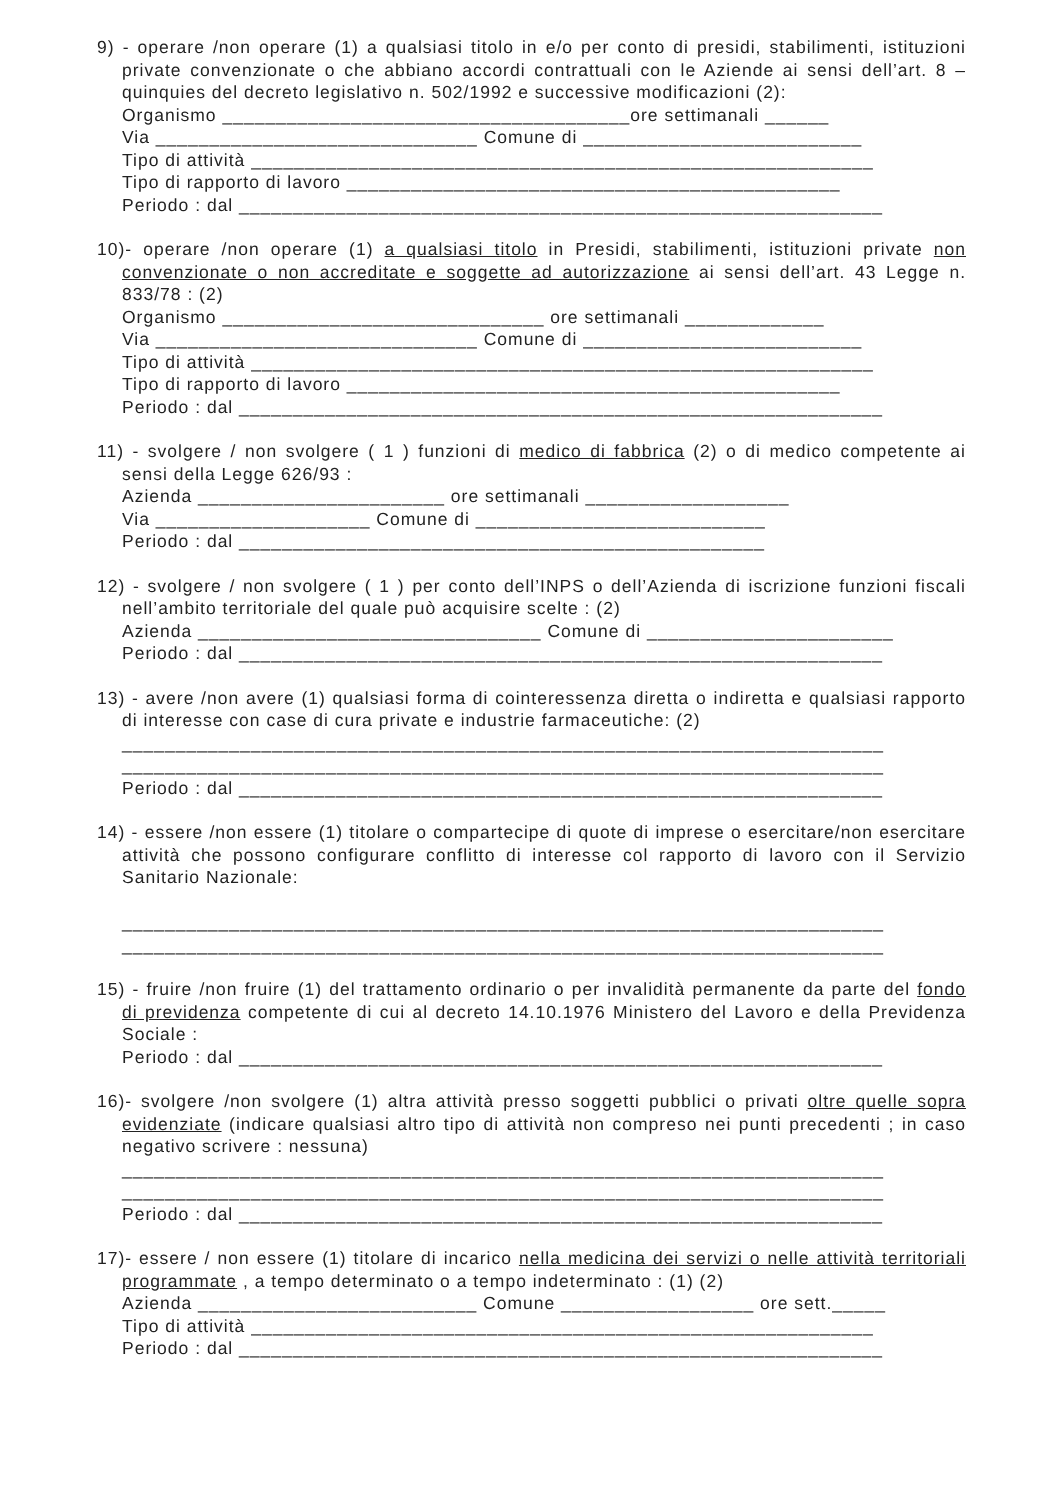9) - operare /non operare (1) a qualsiasi titolo in e/o per conto di presidi, stabilimenti, istituzioni private convenzionate o che abbiano accordi contrattuali con le Aziende ai sensi dell’art. 8 – quinquies del decreto legislativo n. 502/1992 e successive modificazioni (2):
Organismo ______________________________________ore settimanali ______
Via ______________________________ Comune di __________________________
Tipo di attività __________________________________________________________
Tipo di rapporto di lavoro ______________________________________________
Periodo : dal ____________________________________________________________
10)- operare /non operare (1) a qualsiasi titolo in Presidi, stabilimenti, istituzioni private non convenzionate o non accreditate e soggette ad autorizzazione ai sensi dell’art. 43 Legge n. 833/78 : (2)
Organismo ______________________________ ore settimanali _____________
Via ______________________________ Comune di __________________________
Tipo di attività __________________________________________________________
Tipo di rapporto di lavoro ______________________________________________
Periodo : dal ____________________________________________________________
11) - svolgere / non svolgere ( 1 ) funzioni di medico di fabbrica (2) o di medico competente ai sensi della Legge 626/93 :
Azienda _______________________ ore settimanali ___________________
Via ____________________ Comune di ___________________________
Periodo : dal _________________________________________________
12) - svolgere / non svolgere ( 1 ) per conto dell’INPS o dell’Azienda di iscrizione funzioni fiscali nell’ambito territoriale del quale può acquisire scelte : (2)
Azienda ________________________________ Comune di _______________________
Periodo : dal ____________________________________________________________
13) - avere /non avere (1) qualsiasi forma di cointeressenza diretta o indiretta e qualsiasi rapporto di interesse con case di cura private e industrie farmaceutiche: (2)
_______________________________________________________________________
_______________________________________________________________________
Periodo : dal ____________________________________________________________
14) - essere /non essere (1) titolare o compartecipe di quote di imprese o esercitare/non esercitare attività che possono configurare conflitto di interesse col rapporto di lavoro con il Servizio Sanitario Nazionale:
_______________________________________________________________________
_______________________________________________________________________
15) - fruire /non fruire (1) del trattamento ordinario o per invalidità permanente da parte del fondo di previdenza competente di cui al decreto 14.10.1976 Ministero del Lavoro e della Previdenza Sociale :
Periodo : dal ____________________________________________________________
16)- svolgere /non svolgere (1) altra attività presso soggetti pubblici o privati oltre quelle sopra evidenziate (indicare qualsiasi altro tipo di attività non compreso nei punti precedenti ; in caso negativo scrivere : nessuna)
_______________________________________________________________________
_______________________________________________________________________
Periodo : dal ____________________________________________________________
17)- essere / non essere (1) titolare di incarico nella medicina dei servizi o nelle attività territoriali programmate , a tempo determinato o a tempo indeterminato : (1) (2)
Azienda __________________________ Comune __________________ ore sett._____
Tipo di attività __________________________________________________________
Periodo : dal ____________________________________________________________